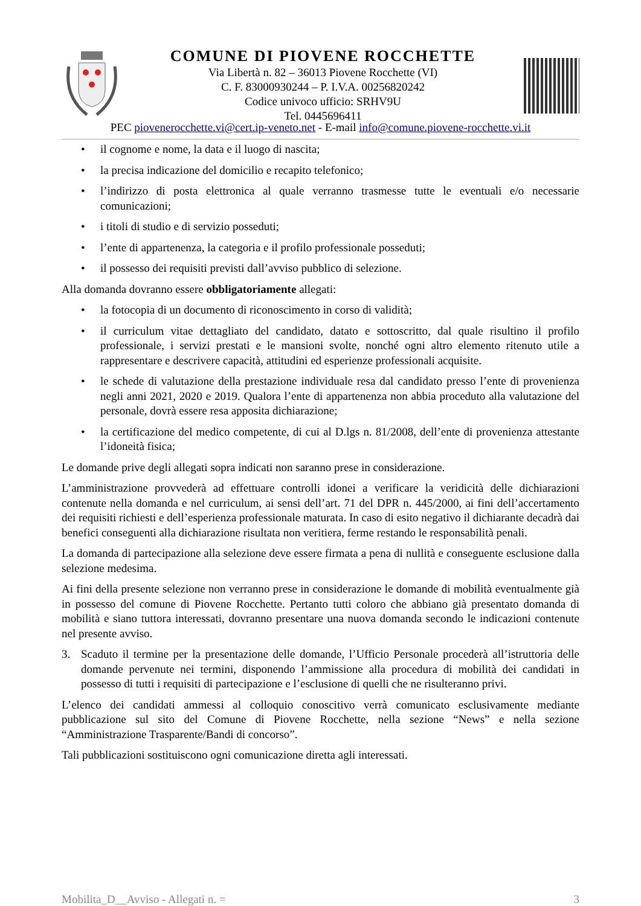COMUNE DI PIOVENE ROCCHETTE
Via Libertà n. 82 – 36013 Piovene Rocchette (VI)
C. F. 83000930244 – P. I.V.A. 00256820242
Codice univoco ufficio: SRHV9U
Tel. 0445696411
PEC piovenerocchette.vi@cert.ip-veneto.net - E-mail info@comune.piovene-rocchette.vi.it
• il cognome e nome, la data e il luogo di nascita;
• la precisa indicazione del domicilio e recapito telefonico;
• l’indirizzo di posta elettronica al quale verranno trasmesse tutte le eventuali e/o necessarie comunicazioni;
• i titoli di studio e di servizio posseduti;
• l’ente di appartenenza, la categoria e il profilo professionale posseduti;
• il possesso dei requisiti previsti dall’avviso pubblico di selezione.
Alla domanda dovranno essere obbligatoriamente allegati:
• la fotocopia di un documento di riconoscimento in corso di validità;
• il curriculum vitae dettagliato del candidato, datato e sottoscritto, dal quale risultino il profilo professionale, i servizi prestati e le mansioni svolte, nonché ogni altro elemento ritenuto utile a rappresentare e descrivere capacità, attitudini ed esperienze professionali acquisite.
• le schede di valutazione della prestazione individuale resa dal candidato presso l’ente di provenienza negli anni 2021, 2020 e 2019. Qualora l’ente di appartenenza non abbia proceduto alla valutazione del personale, dovrà essere resa apposita dichiarazione;
• la certificazione del medico competente, di cui al D.lgs n. 81/2008, dell’ente di provenienza attestante l’idoneità fisica;
Le domande prive degli allegati sopra indicati non saranno prese in considerazione.
L’amministrazione provvederà ad effettuare controlli idonei a verificare la veridicità delle dichiarazioni contenute nella domanda e nel curriculum, ai sensi dell’art. 71 del DPR n. 445/2000, ai fini dell’accertamento dei requisiti richiesti e dell’esperienza professionale maturata. In caso di esito negativo il dichiarante decadrà dai benefici conseguenti alla dichiarazione risultata non veritiera, ferme restando le responsabilità penali.
La domanda di partecipazione alla selezione deve essere firmata a pena di nullità e conseguente esclusione dalla selezione medesima.
Ai fini della presente selezione non verranno prese in considerazione le domande di mobilità eventualmente già in possesso del comune di Piovene Rocchette. Pertanto tutti coloro che abbiano già presentato domanda di mobilità e siano tuttora interessati, dovranno presentare una nuova domanda secondo le indicazioni contenute nel presente avviso.
3. Scaduto il termine per la presentazione delle domande, l’Ufficio Personale procederà all’istruttoria delle domande pervenute nei termini, disponendo l’ammissione alla procedura di mobilità dei candidati in possesso di tutti i requisiti di partecipazione e l’esclusione di quelli che ne risulteranno privi.
L’elenco dei candidati ammessi al colloquio conoscitivo verrà comunicato esclusivamente mediante pubblicazione sul sito del Comune di Piovene Rocchette, nella sezione “News” e nella sezione “Amministrazione Trasparente/Bandi di concorso”.
Tali pubblicazioni sostituiscono ogni comunicazione diretta agli interessati.
Mobilita_D__Avviso - Allegati n. = 3